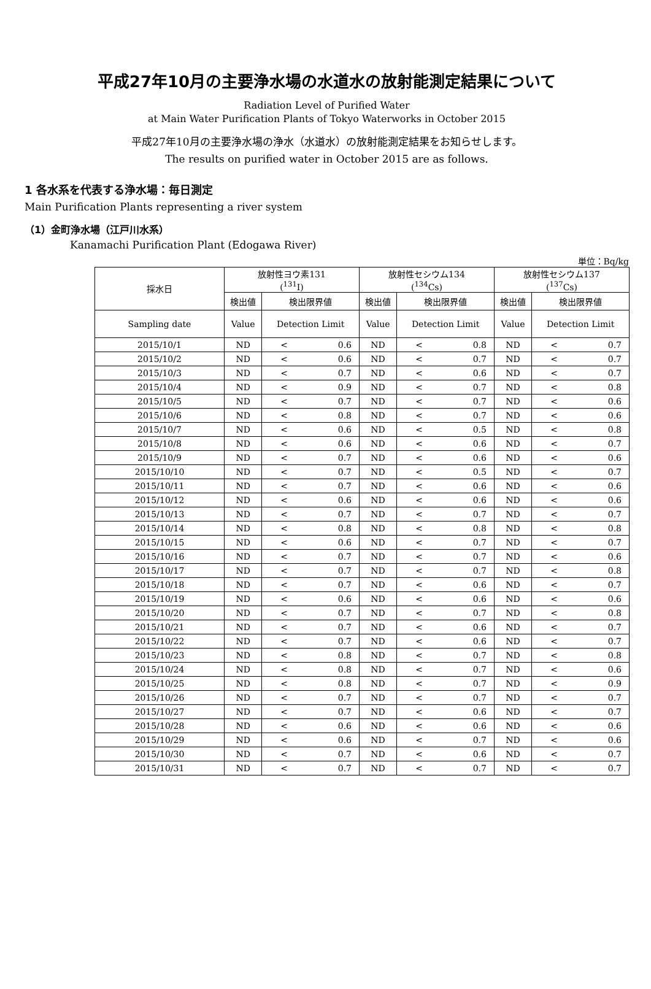平成27年10月の主要浄水場の水道水の放射能測定結果について
Radiation Level of Purified Water
at Main Water Purification Plants of Tokyo Waterworks in October 2015
平成27年10月の主要浄水場の浄水（水道水）の放射能測定結果をお知らせします。
The results on purified water in October 2015 are as follows.
1 各水系を代表する浄水場：毎日測定
Main Purification Plants representing a river system
（1）金町浄水場（江戸川水系）
Kanamachi Purification Plant (Edogawa River)
単位：Bq/kg
| 採水日 | 放射性ヨウ素131 (<sup>131</sup>I) | | 放射性セシウム134 (<sup>134</sup>Cs) | | 放射性セシウム137 (<sup>137</sup>Cs) | |
| --- | --- | --- | --- | --- | --- | --- |
| | 検出値 | 検出限界値 | 検出値 | 検出限界値 | 検出値 | 検出限界値 |
| Sampling date | Value | Detection Limit | Value | Detection Limit | Value | Detection Limit |
| 2015/10/1 | ND | < 0.6 | ND | < 0.8 | ND | < 0.7 |
| 2015/10/2 | ND | < 0.6 | ND | < 0.7 | ND | < 0.7 |
| 2015/10/3 | ND | < 0.7 | ND | < 0.6 | ND | < 0.7 |
| 2015/10/4 | ND | < 0.9 | ND | < 0.7 | ND | < 0.8 |
| 2015/10/5 | ND | < 0.7 | ND | < 0.7 | ND | < 0.6 |
| 2015/10/6 | ND | < 0.8 | ND | < 0.7 | ND | < 0.6 |
| 2015/10/7 | ND | < 0.6 | ND | < 0.5 | ND | < 0.8 |
| 2015/10/8 | ND | < 0.6 | ND | < 0.6 | ND | < 0.7 |
| 2015/10/9 | ND | < 0.7 | ND | < 0.6 | ND | < 0.6 |
| 2015/10/10 | ND | < 0.7 | ND | < 0.5 | ND | < 0.7 |
| 2015/10/11 | ND | < 0.7 | ND | < 0.6 | ND | < 0.6 |
| 2015/10/12 | ND | < 0.6 | ND | < 0.6 | ND | < 0.6 |
| 2015/10/13 | ND | < 0.7 | ND | < 0.7 | ND | < 0.7 |
| 2015/10/14 | ND | < 0.8 | ND | < 0.8 | ND | < 0.8 |
| 2015/10/15 | ND | < 0.6 | ND | < 0.7 | ND | < 0.7 |
| 2015/10/16 | ND | < 0.7 | ND | < 0.7 | ND | < 0.6 |
| 2015/10/17 | ND | < 0.7 | ND | < 0.7 | ND | < 0.8 |
| 2015/10/18 | ND | < 0.7 | ND | < 0.6 | ND | < 0.7 |
| 2015/10/19 | ND | < 0.6 | ND | < 0.6 | ND | < 0.6 |
| 2015/10/20 | ND | < 0.7 | ND | < 0.7 | ND | < 0.8 |
| 2015/10/21 | ND | < 0.7 | ND | < 0.6 | ND | < 0.7 |
| 2015/10/22 | ND | < 0.7 | ND | < 0.6 | ND | < 0.7 |
| 2015/10/23 | ND | < 0.8 | ND | < 0.7 | ND | < 0.8 |
| 2015/10/24 | ND | < 0.8 | ND | < 0.7 | ND | < 0.6 |
| 2015/10/25 | ND | < 0.8 | ND | < 0.7 | ND | < 0.9 |
| 2015/10/26 | ND | < 0.7 | ND | < 0.7 | ND | < 0.7 |
| 2015/10/27 | ND | < 0.7 | ND | < 0.6 | ND | < 0.7 |
| 2015/10/28 | ND | < 0.6 | ND | < 0.6 | ND | < 0.6 |
| 2015/10/29 | ND | < 0.6 | ND | < 0.7 | ND | < 0.6 |
| 2015/10/30 | ND | < 0.7 | ND | < 0.6 | ND | < 0.7 |
| 2015/10/31 | ND | < 0.7 | ND | < 0.7 | ND | < 0.7 |